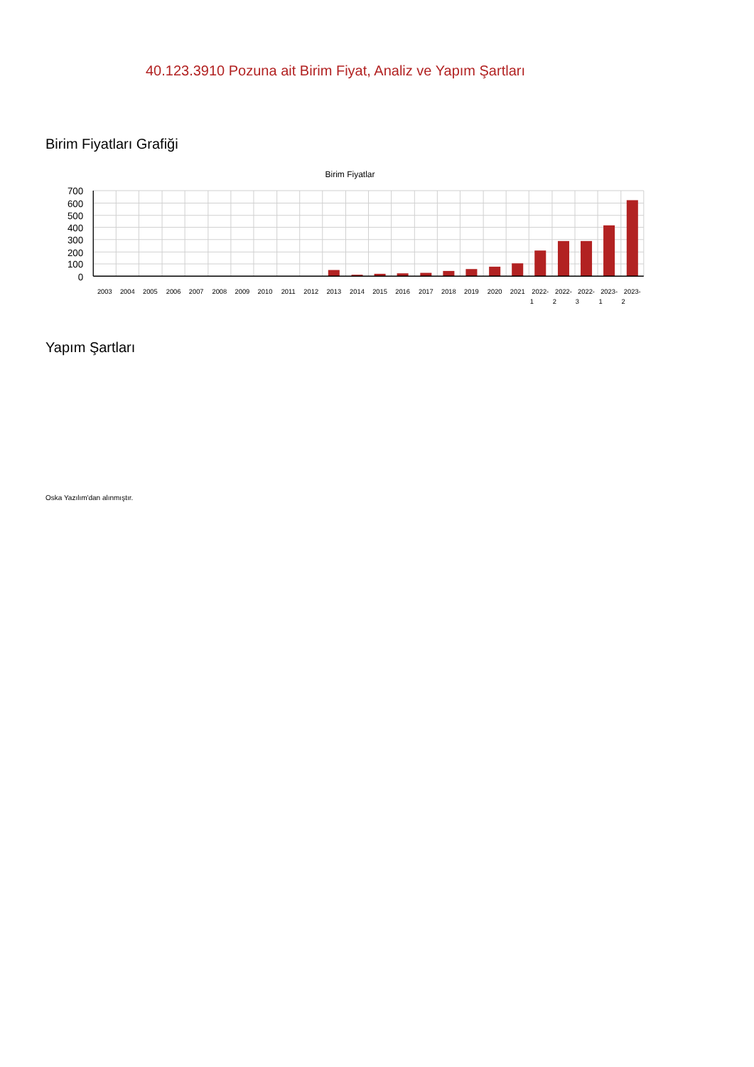40.123.3910 Pozuna ait Birim Fiyat, Analiz ve Yapım Şartları
Birim Fiyatları Grafiği
Birim Fiyatlar
700
600
500
400
300
200
100
0
2003
2004
2005
2006
2007
2008
2009
2010
2011
2012
2013
2014
2015
2016
2017
2018
2019
2020
2021
2022-
1
2022-
2
2022-
3
2023-
1
2023-
2
Yapım Şartları
Oska Yazılım'dan alınmıştır.